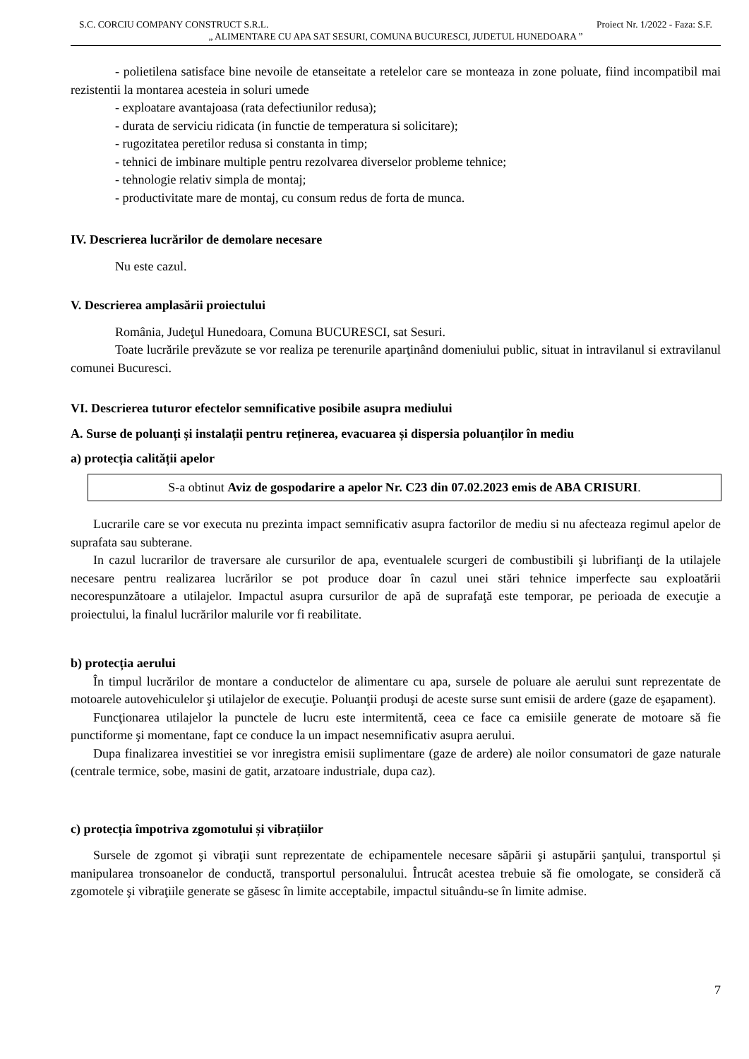S.C. CORCIU COMPANY CONSTRUCT S.R.L. Proiect Nr. 1/2022 - Faza: S.F.
„ ALIMENTARE CU APA SAT SESURI, COMUNA BUCURESCI, JUDETUL HUNEDOARA ”
- polietilena satisface bine nevoile de etanseitate a retelelor care se monteaza in zone poluate, fiind incompatibil mai rezistentii la montarea acesteia in soluri umede
- exploatare avantajoasa (rata defectiunilor redusa);
- durata de serviciu ridicata (in functie de temperatura si solicitare);
- rugozitatea peretilor redusa si constanta in timp;
- tehnici de imbinare multiple pentru rezolvarea diverselor probleme tehnice;
- tehnologie relativ simpla de montaj;
- productivitate mare de montaj, cu consum redus de forta de munca.
IV. Descrierea lucrărilor de demolare necesare
Nu este cazul.
V. Descrierea amplasării proiectului
România, Judeţul Hunedoara, Comuna BUCURESCI, sat Sesuri.
Toate lucrările prevăzute se vor realiza pe terenurile aparţinând domeniului public, situat in intravilanul si extravilanul comunei Bucuresci.
VI. Descrierea tuturor efectelor semnificative posibile asupra mediului
A. Surse de poluanți și instalații pentru reținerea, evacuarea și dispersia poluanților în mediu
a) protecția calității apelor
S-a obtinut Aviz de gospodarire a apelor Nr. C23 din 07.02.2023 emis de ABA CRISURI.
Lucrarile care se vor executa nu prezinta impact semnificativ asupra factorilor de mediu si nu afecteaza regimul apelor de suprafata sau subterane.
In cazul lucrarilor de traversare ale cursurilor de apa, eventualele scurgeri de combustibili şi lubrifianţi de la utilajele necesare pentru realizarea lucrărilor se pot produce doar în cazul unei stări tehnice imperfecte sau exploatării necorespunzătoare a utilajelor. Impactul asupra cursurilor de apă de suprafaţă este temporar, pe perioada de execuţie a proiectului, la finalul lucrărilor malurile vor fi reabilitate.
b) protecția aerului
În timpul lucrărilor de montare a conductelor de alimentare cu apa, sursele de poluare ale aerului sunt reprezentate de motoarele autovehiculelor şi utilajelor de execuţie. Poluanţii produşi de aceste surse sunt emisii de ardere (gaze de eşapament).
Funcţionarea utilajelor la punctele de lucru este intermitentă, ceea ce face ca emisiile generate de motoare să fie punctiforme şi momentane, fapt ce conduce la un impact nesemnificativ asupra aerului.
Dupa finalizarea investitiei se vor inregistra emisii suplimentare (gaze de ardere) ale noilor consumatori de gaze naturale (centrale termice, sobe, masini de gatit, arzatoare industriale, dupa caz).
c) protecția împotriva zgomotului și vibrațiilor
Sursele de zgomot şi vibraţii sunt reprezentate de echipamentele necesare săpării şi astupării şanţului, transportul și manipularea tronsoanelor de conductă, transportul personalului. Întrucât acestea trebuie să fie omologate, se consideră că zgomotele şi vibraţiile generate se găsesc în limite acceptabile, impactul situându-se în limite admise.
7